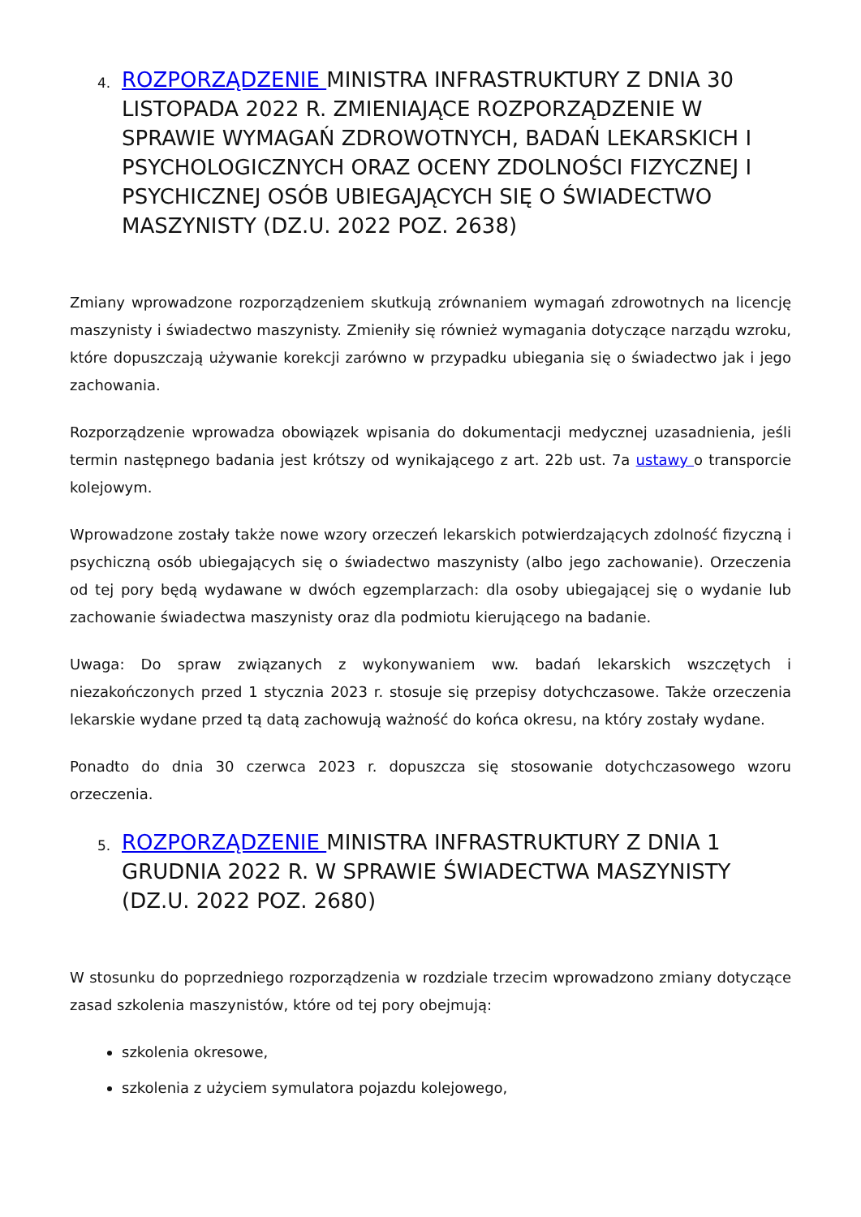4.
ROZPORZĄDZENIE MINISTRA INFRASTRUKTURY Z DNIA 30 LISTOPADA 2022 R. ZMIENIAJĄCE ROZPORZĄDZENIE W SPRAWIE WYMAGAŃ ZDROWOTNYCH, BADAŃ LEKARSKICH I PSYCHOLOGICZNYCH ORAZ OCENY ZDOLNOŚCI FIZYCZNEJ I PSYCHICZNEJ OSÓB UBIEGAJĄCYCH SIĘ O ŚWIADECTWO MASZYNISTY (DZ.U. 2022 POZ. 2638)
Zmiany wprowadzone rozporządzeniem skutkują zrównaniem wymagań zdrowotnych na licencję maszynisty i świadectwo maszynisty. Zmieniły się również wymagania dotyczące narządu wzroku, które dopuszczają używanie korekcji zarówno w przypadku ubiegania się o świadectwo jak i jego zachowania.
Rozporządzenie wprowadza obowiązek wpisania do dokumentacji medycznej uzasadnienia, jeśli termin następnego badania jest krótszy od wynikającego z art. 22b ust. 7a ustawy o transporcie kolejowym.
Wprowadzone zostały także nowe wzory orzeczeń lekarskich potwierdzających zdolność fizyczną i psychiczną osób ubiegających się o świadectwo maszynisty (albo jego zachowanie). Orzeczenia od tej pory będą wydawane w dwóch egzemplarzach: dla osoby ubiegającej się o wydanie lub zachowanie świadectwa maszynisty oraz dla podmiotu kierującego na badanie.
Uwaga: Do spraw związanych z wykonywaniem ww. badań lekarskich wszczętych i niezakończonych przed 1 stycznia 2023 r. stosuje się przepisy dotychczasowe. Także orzeczenia lekarskie wydane przed tą datą zachowują ważność do końca okresu, na który zostały wydane.
Ponadto do dnia 30 czerwca 2023 r. dopuszcza się stosowanie dotychczasowego wzoru orzeczenia.
5.
ROZPORZĄDZENIE MINISTRA INFRASTRUKTURY Z DNIA 1 GRUDNIA 2022 R. W SPRAWIE ŚWIADECTWA MASZYNISTY (DZ.U. 2022 POZ. 2680)
W stosunku do poprzedniego rozporządzenia w rozdziale trzecim wprowadzono zmiany dotyczące zasad szkolenia maszynistów, które od tej pory obejmują:
szkolenia okresowe,
szkolenia z użyciem symulatora pojazdu kolejowego,